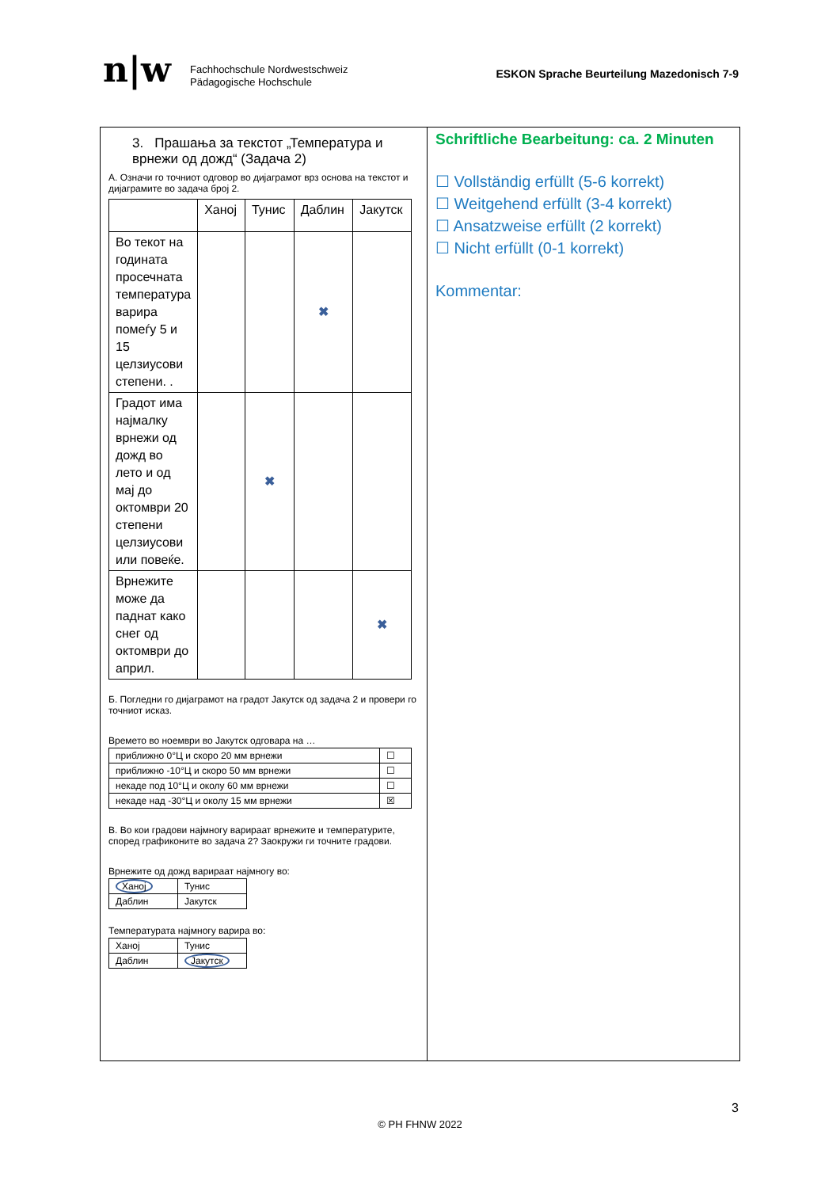n|w
Fachhochschule Nordwestschweiz
Pädagogische Hochschule
ESKON Sprache Beurteilung Mazedonisch 7-9
3. Прашања за текстот „Температура и врнежи од дожд“ (Задача 2)
А. Означи го точниот одговор во дијаграмот врз основа на текстот и дијаграмите во задача број 2.
| | Ханој | Тунис | Даблин | Јакутск |
| Во текот на годината просечната температура варира помеѓу 5 и 15 целзиусови степени. . | | | ✖ | |
| Градот има најмалку врнежи од дожд во лето и од мај до октомври 20 степени целзиусови или повеќе. | | ✖ | | |
| Врнежите може да паднат како снег од октомври до април. | | | | ✖ |
Б. Погледни го дијаграмот на градот Јакутск од задача 2 и провери го точниот исказ.
Времето во ноември во Јакутск одговара на …
| приближно 0°Ц и скоро 20 мм врнежи | ☐ |
| приближно -10°Ц и скоро 50 мм врнежи | ☐ |
| некаде под 10°Ц и околу 60 мм врнежи | ☐ |
| некаде над -30°Ц и околу 15 мм врнежи | ☒ |
В. Во кои градови најмногу варираат врнежите и температурите, според графиконите во задача 2? Заокружи ги точните градови.
Врнежите од дожд варираат најмногу во:
| Ханој | Тунис |
| Даблин | Јакутск |
Температурата најмногу варира во:
| Ханој | Тунис |
| Даблин | Јакутск |
Schriftliche Bearbeitung: ca. 2 Minuten
☐ Vollständig erfüllt (5-6 korrekt)
☐ Weitgehend erfüllt (3-4 korrekt)
☐ Ansatzweise erfüllt (2 korrekt)
☐ Nicht erfüllt (0-1 korrekt)
Kommentar:
3
© PH FHNW 2022